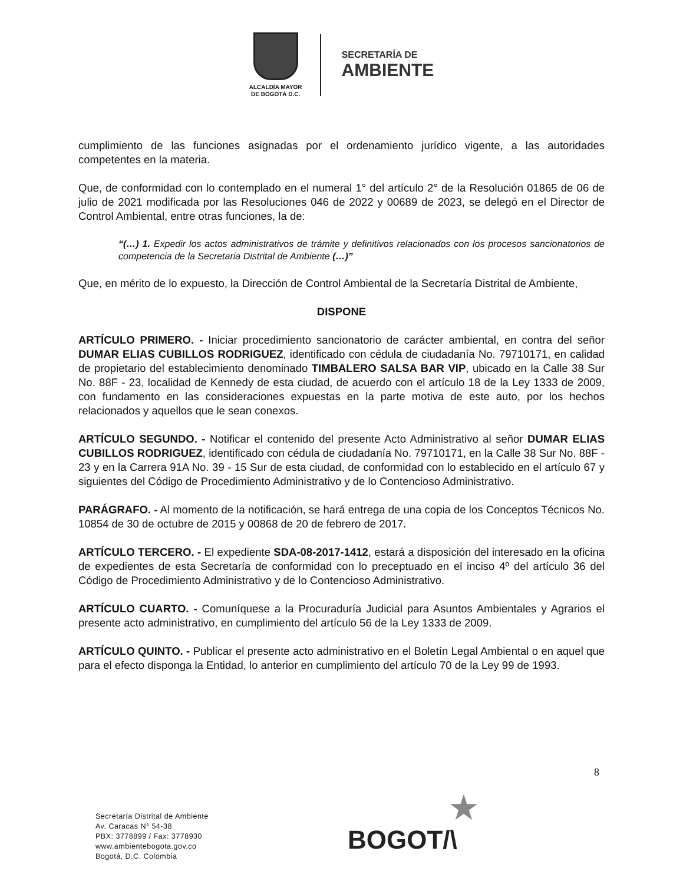ALCALDÍA MAYOR
DE BOGOTÁ D.C.
SECRETARÍA DE
AMBIENTE
cumplimiento de las funciones asignadas por el ordenamiento jurídico vigente, a las autoridades competentes en la materia.
Que, de conformidad con lo contemplado en el numeral 1° del artículo 2° de la Resolución 01865 de 06 de julio de 2021 modificada por las Resoluciones 046 de 2022 y 00689 de 2023, se delegó en el Director de Control Ambiental, entre otras funciones, la de:
“(…) 1. Expedir los actos administrativos de trámite y definitivos relacionados con los procesos sancionatorios de competencia de la Secretaria Distrital de Ambiente (…)”
Que, en mérito de lo expuesto, la Dirección de Control Ambiental de la Secretaría Distrital de Ambiente,
DISPONE
ARTÍCULO PRIMERO. - Iniciar procedimiento sancionatorio de carácter ambiental, en contra del señor DUMAR ELIAS CUBILLOS RODRIGUEZ, identificado con cédula de ciudadanía No. 79710171, en calidad de propietario del establecimiento denominado TIMBALERO SALSA BAR VIP, ubicado en la Calle 38 Sur No. 88F - 23, localidad de Kennedy de esta ciudad, de acuerdo con el artículo 18 de la Ley 1333 de 2009, con fundamento en las consideraciones expuestas en la parte motiva de este auto, por los hechos relacionados y aquellos que le sean conexos.
ARTÍCULO SEGUNDO. - Notificar el contenido del presente Acto Administrativo al señor DUMAR ELIAS CUBILLOS RODRIGUEZ, identificado con cédula de ciudadanía No. 79710171, en la Calle 38 Sur No. 88F - 23 y en la Carrera 91A No. 39 - 15 Sur de esta ciudad, de conformidad con lo establecido en el artículo 67 y siguientes del Código de Procedimiento Administrativo y de lo Contencioso Administrativo.
PARÁGRAFO. - Al momento de la notificación, se hará entrega de una copia de los Conceptos Técnicos No. 10854 de 30 de octubre de 2015 y 00868 de 20 de febrero de 2017.
ARTÍCULO TERCERO. - El expediente SDA-08-2017-1412, estará a disposición del interesado en la oficina de expedientes de esta Secretaría de conformidad con lo preceptuado en el inciso 4º del artículo 36 del Código de Procedimiento Administrativo y de lo Contencioso Administrativo.
ARTÍCULO CUARTO. - Comuníquese a la Procuraduría Judicial para Asuntos Ambientales y Agrarios el presente acto administrativo, en cumplimiento del artículo 56 de la Ley 1333 de 2009.
ARTÍCULO QUINTO. - Publicar el presente acto administrativo en el Boletín Legal Ambiental o en aquel que para el efecto disponga la Entidad, lo anterior en cumplimiento del artículo 70 de la Ley 99 de 1993.
8
Secretaría Distrital de Ambiente
Av. Caracas N° 54-38
PBX: 3778899 / Fax: 3778930
www.ambientebogota.gov.co
Bogotá, D.C. Colombia
★
BOGOT/\